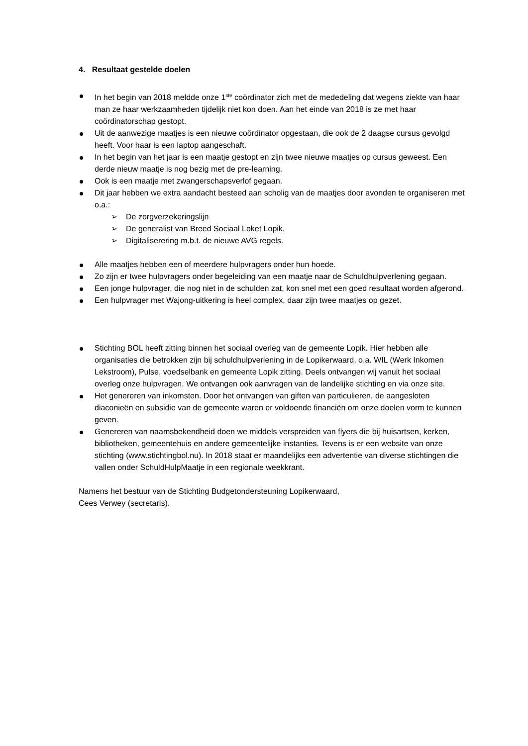4. Resultaat gestelde doelen
In het begin van 2018 meldde onze 1<sup>ste</sup> coördinator zich met de mededeling dat wegens ziekte van haar man ze haar werkzaamheden tijdelijk niet kon doen. Aan het einde van 2018 is ze met haar coördinatorschap gestopt.
Uit de aanwezige maatjes is een nieuwe coördinator opgestaan, die ook de 2 daagse cursus gevolgd heeft. Voor haar is een laptop aangeschaft.
In het begin van het jaar is een maatje gestopt en zijn twee nieuwe maatjes op cursus geweest. Een derde nieuw maatje is nog bezig met de pre-learning.
Ook is een maatje met zwangerschapsverlof gegaan.
Dit jaar hebben we extra aandacht besteed aan scholig van de maatjes door avonden te organiseren met o.a.:
➢ De zorgverzekeringslijn
➢ De generalist van Breed Sociaal Loket Lopik.
➢ Digitaliserering m.b.t. de nieuwe AVG regels.
Alle maatjes hebben een of meerdere hulpvragers onder hun hoede.
Zo zijn er twee hulpvragers onder begeleiding van een maatje naar de Schuldhulpverlening gegaan.
Een jonge hulpvrager, die nog niet in de schulden zat, kon snel met een goed resultaat worden afgerond.
Een hulpvrager met Wajong-uitkering is heel complex, daar zijn twee maatjes op gezet.
Stichting BOL heeft zitting binnen het sociaal overleg van de gemeente Lopik. Hier hebben alle organisaties die betrokken zijn bij schuldhulpverlening in de Lopikerwaard, o.a. WIL (Werk Inkomen Lekstroom), Pulse, voedselbank en gemeente Lopik zitting. Deels ontvangen wij vanuit het sociaal overleg onze hulpvragen. We ontvangen ook aanvragen van de landelijke stichting en via onze site.
Het genereren van inkomsten. Door het ontvangen van giften van particulieren, de aangesloten diaconieën en subsidie van de gemeente waren er voldoende financiën om onze doelen vorm te kunnen geven.
Genereren van naamsbekendheid doen we middels verspreiden van flyers die bij huisartsen, kerken, bibliotheken, gemeentehuis en andere gemeentelijke instanties. Tevens is er een website van onze stichting (www.stichtingbol.nu). In 2018 staat er maandelijks een advertentie van diverse stichtingen die vallen onder SchuldHulpMaatje in een regionale weekkrant.
Namens het bestuur van de Stichting Budgetondersteuning Lopikerwaard,
Cees Verwey (secretaris).